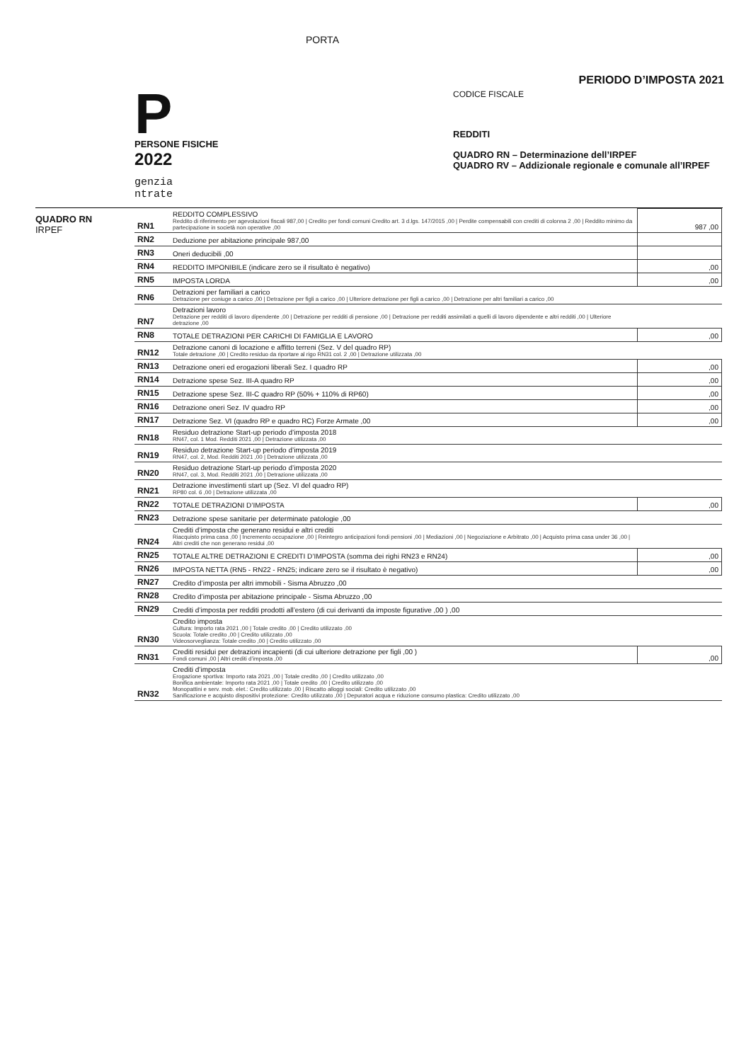PORTA
PERIODO D’IMPOSTA 2021
P
PERSONE FISICHE
2022
genzia
ntrate
CODICE FISCALE
REDDITI
QUADRO RN – Determinazione dell’IRPEF
QUADRO RV – Addizionale regionale e comunale all’IRPEF
QUADRO RN
IRPEF
| RN1 | REDDITO COMPLESSIVO Reddito di riferimento per agevolazioni fiscali 987,00 / Credito per fondi comuni Credito art. 3 d.lgs. 147/2015 ,00 / Perdite compensabili con crediti di colonna 2 ,00 / Reddito minimo da partecipazione in società non operative ,00 | 987 ,00 |
| RN2 | Deduzione per abitazione principale 987,00 | |
| RN3 | Oneri deducibili ,00 | |
| RN4 | REDDITO IMPONIBILE (indicare zero se il risultato è negativo) | ,00 |
| RN5 | IMPOSTA LORDA | ,00 |
| RN6 | Detrazioni per familiari a carico Detrazione per coniuge a carico ,00 / Detrazione per figli a carico ,00 / Ulteriore detrazione per figli a carico ,00 / Detrazione per altri familiari a carico ,00 | |
| RN7 | Detrazioni lavoro Detrazione per redditi di lavoro dipendente ,00 / Detrazione per redditi di pensione ,00 / Detrazione per redditi assimilati a quelli di lavoro dipendente e altri redditi ,00 / Ulteriore detrazione ,00 | |
| RN8 | TOTALE DETRAZIONI PER CARICHI DI FAMIGLIA E LAVORO | ,00 |
| RN12 | Detrazione canoni di locazione e affitto terreni (Sez. V del quadro RP) Totale detrazione ,00 / Credito residuo da riportare al rigo RN31 col. 2 ,00 / Detrazione utilizzata ,00 | |
| RN13 | Detrazione oneri ed erogazioni liberali Sez. I quadro RP | ,00 |
| RN14 | Detrazione spese Sez. III-A quadro RP | ,00 |
| RN15 | Detrazione spese Sez. III-C quadro RP (50% + 110% di RP60) | ,00 |
| RN16 | Detrazione oneri Sez. IV quadro RP | ,00 |
| RN17 | Detrazione Sez. VI (quadro RP e quadro RC) Forze Armate ,00 | ,00 |
| RN18 | Residuo detrazione Start-up periodo d’imposta 2018 RN47, col. 1 Mod. Redditi 2021 ,00 / Detrazione utilizzata ,00 | |
| RN19 | Residuo detrazione Start-up periodo d’imposta 2019 RN47, col. 2, Mod. Redditi 2021 ,00 / Detrazione utilizzata ,00 | |
| RN20 | Residuo detrazione Start-up periodo d’imposta 2020 RN47, col. 3, Mod. Redditi 2021 ,00 / Detrazione utilizzata ,00 | |
| RN21 | Detrazione investimenti start up (Sez. VI del quadro RP) RP80 col. 6 ,00 / Detrazione utilizzata ,00 | |
| RN22 | TOTALE DETRAZIONI D’IMPOSTA | ,00 |
| RN23 | Detrazione spese sanitarie per determinate patologie ,00 | |
| RN24 | Crediti d’imposta che generano residui e altri crediti Riacquisto prima casa ,00 / Incremento occupazione ,00 / Reintegro anticipazioni fondi pensioni ,00 / Mediazioni ,00 / Negoziazione e Arbitrato ,00 / Acquisto prima casa under 36 ,00 / Altri crediti che non generano residui ,00 | |
| RN25 | TOTALE ALTRE DETRAZIONI E CREDITI D’IMPOSTA (somma dei righi RN23 e RN24) | ,00 |
| RN26 | IMPOSTA NETTA (RN5 - RN22 - RN25; indicare zero se il risultato è negativo) | ,00 |
| RN27 | Credito d’imposta per altri immobili - Sisma Abruzzo ,00 | |
| RN28 | Credito d’imposta per abitazione principale - Sisma Abruzzo ,00 | |
| RN29 | Crediti d’imposta per redditi prodotti all’estero (di cui derivanti da imposte figurative ,00 ) ,00 | |
| RN30 | Credito imposta Cultura: Importo rata 2021 ,00 / Totale credito ,00 / Credito utilizzato ,00 Scuola: Totale credito ,00 / Credito utilizzato ,00 Videosorveglianza: Totale credito ,00 / Credito utilizzato ,00 | |
| RN31 | Crediti residui per detrazioni incapienti (di cui ulteriore detrazione per figli ,00 ) Fondi comuni ,00 / Altri crediti d’imposta ,00 | ,00 |
| RN32 | Crediti d’imposta Erogazione sportiva: Importo rata 2021 ,00 / Totale credito ,00 / Credito utilizzato ,00 Bonifica ambientale: Importo rata 2021 ,00 / Totale credito ,00 / Credito utilizzato ,00 Monopattini e serv. mob. elet.: Credito utilizzato ,00 / Riscatto alloggi sociali: Credito utilizzato ,00 Sanificazione e acquisto dispositivi protezione: Credito utilizzato ,00 / Depuratori acqua e riduzione consumo plastica: Credito utilizzato ,00 | |